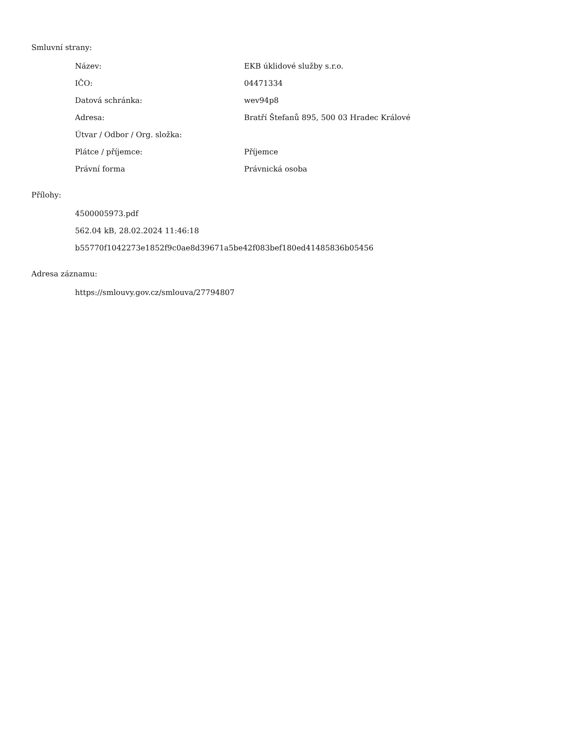Smluvní strany:
| Název: | EKB úklidové služby s.r.o. |
| IČO: | 04471334 |
| Datová schránka: | wev94p8 |
| Adresa: | Bratří Štefanů 895, 500 03 Hradec Králové |
| Útvar / Odbor / Org. složka: | |
| Plátce / příjemce: | Příjemce |
| Právní forma | Právnická osoba |
Přílohy:
4500005973.pdf
562.04 kB, 28.02.2024 11:46:18
b55770f1042273e1852f9c0ae8d39671a5be42f083bef180ed41485836b05456
Adresa záznamu:
https://smlouvy.gov.cz/smlouva/27794807